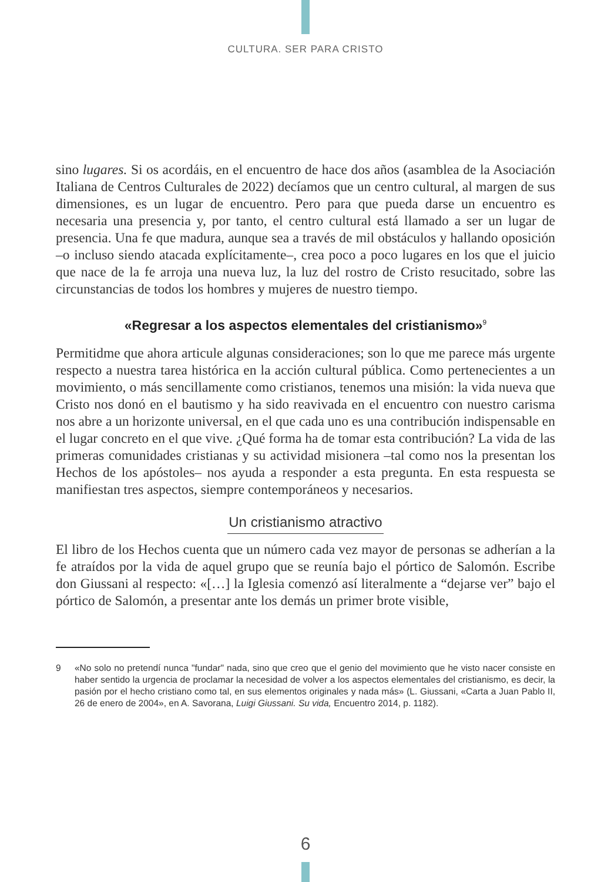CULTURA. SER PARA CRISTO
sino lugares. Si os acordáis, en el encuentro de hace dos años (asamblea de la Asociación Italiana de Centros Culturales de 2022) decíamos que un centro cultural, al margen de sus dimensiones, es un lugar de encuentro. Pero para que pueda darse un encuentro es necesaria una presencia y, por tanto, el centro cultural está llamado a ser un lugar de presencia. Una fe que madura, aunque sea a través de mil obstáculos y hallando oposición –o incluso siendo atacada explícitamente–, crea poco a poco lugares en los que el juicio que nace de la fe arroja una nueva luz, la luz del rostro de Cristo resucitado, sobre las circunstancias de todos los hombres y mujeres de nuestro tiempo.
«Regresar a los aspectos elementales del cristianismo»<sup>9</sup>
Permitidme que ahora articule algunas consideraciones; son lo que me parece más urgente respecto a nuestra tarea histórica en la acción cultural pública. Como pertenecientes a un movimiento, o más sencillamente como cristianos, tenemos una misión: la vida nueva que Cristo nos donó en el bautismo y ha sido reavivada en el encuentro con nuestro carisma nos abre a un horizonte universal, en el que cada uno es una contribución indispensable en el lugar concreto en el que vive. ¿Qué forma ha de tomar esta contribución? La vida de las primeras comunidades cristianas y su actividad misionera –tal como nos la presentan los Hechos de los apóstoles– nos ayuda a responder a esta pregunta. En esta respuesta se manifiestan tres aspectos, siempre contemporáneos y necesarios.
Un cristianismo atractivo
El libro de los Hechos cuenta que un número cada vez mayor de personas se adherían a la fe atraídos por la vida de aquel grupo que se reunía bajo el pórtico de Salomón. Escribe don Giussani al respecto: «[…] la Iglesia comenzó así literalmente a “dejarse ver” bajo el pórtico de Salomón, a presentar ante los demás un primer brote visible,
9 «No solo no pretendí nunca "fundar" nada, sino que creo que el genio del movimiento que he visto nacer consiste en haber sentido la urgencia de proclamar la necesidad de volver a los aspectos elementales del cristianismo, es decir, la pasión por el hecho cristiano como tal, en sus elementos originales y nada más» (L. Giussani, «Carta a Juan Pablo II, 26 de enero de 2004», en A. Savorana, Luigi Giussani. Su vida, Encuentro 2014, p. 1182).
6